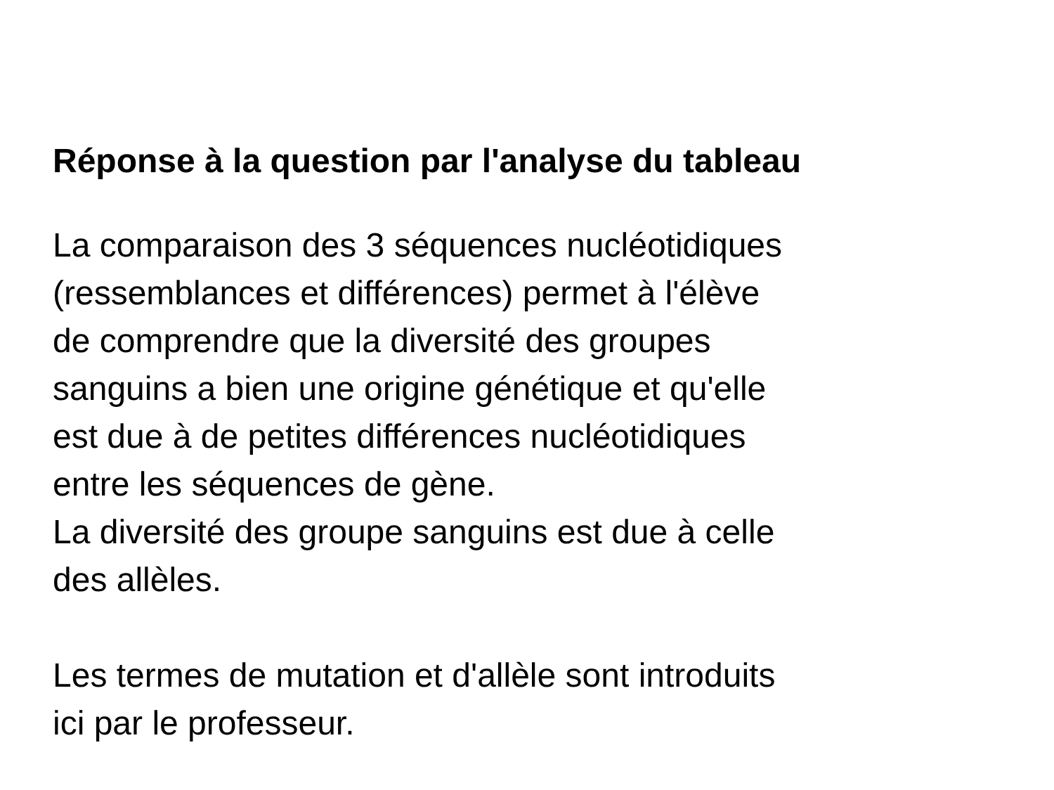Réponse à la question par l'analyse du tableau
La comparaison des 3 séquences nucléotidiques
(ressemblances et différences) permet à l'élève
de comprendre que la diversité des groupes
sanguins a bien une origine génétique et qu'elle
est due à de petites différences nucléotidiques
entre les séquences de gène.
La diversité des groupe sanguins est due à celle
des allèles.
Les termes de mutation et d'allèle sont introduits
ici par le professeur.